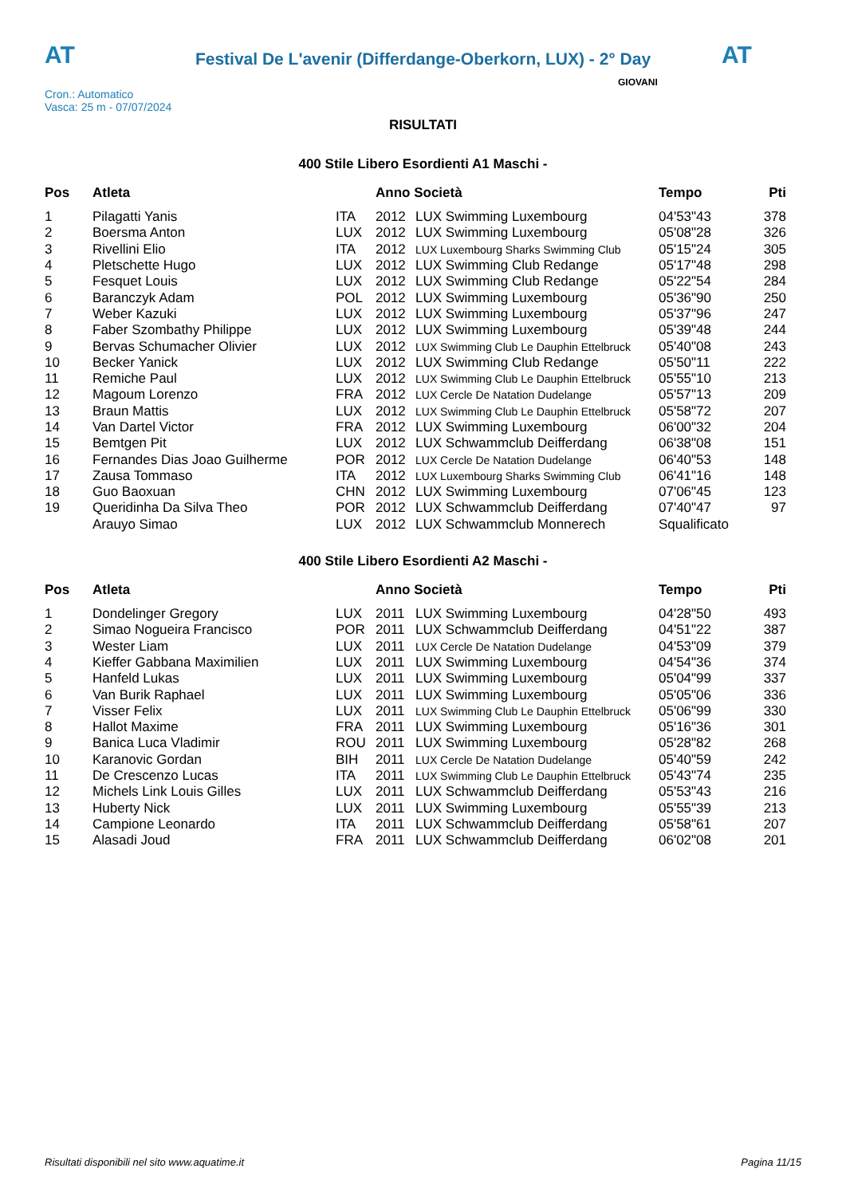AT
Festival De L'avenir (Differdange-Oberkorn, LUX) - 2° Day
AT
Cron.: Automatico
Vasca: 25 m - 07/07/2024
GIOVANI
RISULTATI
400 Stile Libero Esordienti A1 Maschi -
| Pos | Atleta | | Anno Società | | Tempo | Pti |
| --- | --- | --- | --- | --- | --- | --- |
| 1 | Pilagatti Yanis | ITA | 2012 | LUX Swimming Luxembourg | 04'53"43 | 378 |
| 2 | Boersma Anton | LUX | 2012 | LUX Swimming Luxembourg | 05'08"28 | 326 |
| 3 | Rivellini Elio | ITA | 2012 | LUX Luxembourg Sharks Swimming Club | 05'15"24 | 305 |
| 4 | Pletschette Hugo | LUX | 2012 | LUX Swimming Club Redange | 05'17"48 | 298 |
| 5 | Fesquet Louis | LUX | 2012 | LUX Swimming Club Redange | 05'22"54 | 284 |
| 6 | Baranczyk Adam | POL | 2012 | LUX Swimming Luxembourg | 05'36"90 | 250 |
| 7 | Weber Kazuki | LUX | 2012 | LUX Swimming Luxembourg | 05'37"96 | 247 |
| 8 | Faber Szombathy Philippe | LUX | 2012 | LUX Swimming Luxembourg | 05'39"48 | 244 |
| 9 | Bervas Schumacher Olivier | LUX | 2012 | LUX Swimming Club Le Dauphin Ettelbruck | 05'40"08 | 243 |
| 10 | Becker Yanick | LUX | 2012 | LUX Swimming Club Redange | 05'50"11 | 222 |
| 11 | Remiche Paul | LUX | 2012 | LUX Swimming Club Le Dauphin Ettelbruck | 05'55"10 | 213 |
| 12 | Magoum Lorenzo | FRA | 2012 | LUX Cercle De Natation Dudelange | 05'57"13 | 209 |
| 13 | Braun Mattis | LUX | 2012 | LUX Swimming Club Le Dauphin Ettelbruck | 05'58"72 | 207 |
| 14 | Van Dartel Victor | FRA | 2012 | LUX Swimming Luxembourg | 06'00"32 | 204 |
| 15 | Bemtgen Pit | LUX | 2012 | LUX Schwammclub Deifferdang | 06'38"08 | 151 |
| 16 | Fernandes Dias Joao Guilherme | POR | 2012 | LUX Cercle De Natation Dudelange | 06'40"53 | 148 |
| 17 | Zausa Tommaso | ITA | 2012 | LUX Luxembourg Sharks Swimming Club | 06'41"16 | 148 |
| 18 | Guo Baoxuan | CHN | 2012 | LUX Swimming Luxembourg | 07'06"45 | 123 |
| 19 | Queridinha Da Silva Theo | POR | 2012 | LUX Schwammclub Deifferdang | 07'40"47 | 97 |
| | Arauyo Simao | LUX | 2012 | LUX Schwammclub Monnerech | Squalificato | |
400 Stile Libero Esordienti A2 Maschi -
| Pos | Atleta | | Anno Società | | Tempo | Pti |
| --- | --- | --- | --- | --- | --- | --- |
| 1 | Dondelinger Gregory | LUX | 2011 | LUX Swimming Luxembourg | 04'28"50 | 493 |
| 2 | Simao Nogueira Francisco | POR | 2011 | LUX Schwammclub Deifferdang | 04'51"22 | 387 |
| 3 | Wester Liam | LUX | 2011 | LUX Cercle De Natation Dudelange | 04'53"09 | 379 |
| 4 | Kieffer Gabbana Maximilien | LUX | 2011 | LUX Swimming Luxembourg | 04'54"36 | 374 |
| 5 | Hanfeld Lukas | LUX | 2011 | LUX Swimming Luxembourg | 05'04"99 | 337 |
| 6 | Van Burik Raphael | LUX | 2011 | LUX Swimming Luxembourg | 05'05"06 | 336 |
| 7 | Visser Felix | LUX | 2011 | LUX Swimming Club Le Dauphin Ettelbruck | 05'06"99 | 330 |
| 8 | Hallot Maxime | FRA | 2011 | LUX Swimming Luxembourg | 05'16"36 | 301 |
| 9 | Banica Luca Vladimir | ROU | 2011 | LUX Swimming Luxembourg | 05'28"82 | 268 |
| 10 | Karanovic Gordan | BIH | 2011 | LUX Cercle De Natation Dudelange | 05'40"59 | 242 |
| 11 | De Crescenzo Lucas | ITA | 2011 | LUX Swimming Club Le Dauphin Ettelbruck | 05'43"74 | 235 |
| 12 | Michels Link Louis Gilles | LUX | 2011 | LUX Schwammclub Deifferdang | 05'53"43 | 216 |
| 13 | Huberty Nick | LUX | 2011 | LUX Swimming Luxembourg | 05'55"39 | 213 |
| 14 | Campione Leonardo | ITA | 2011 | LUX Schwammclub Deifferdang | 05'58"61 | 207 |
| 15 | Alasadi Joud | FRA | 2011 | LUX Schwammclub Deifferdang | 06'02"08 | 201 |
Risultati disponibili nel sito www.aquatime.it Pagina 11/15